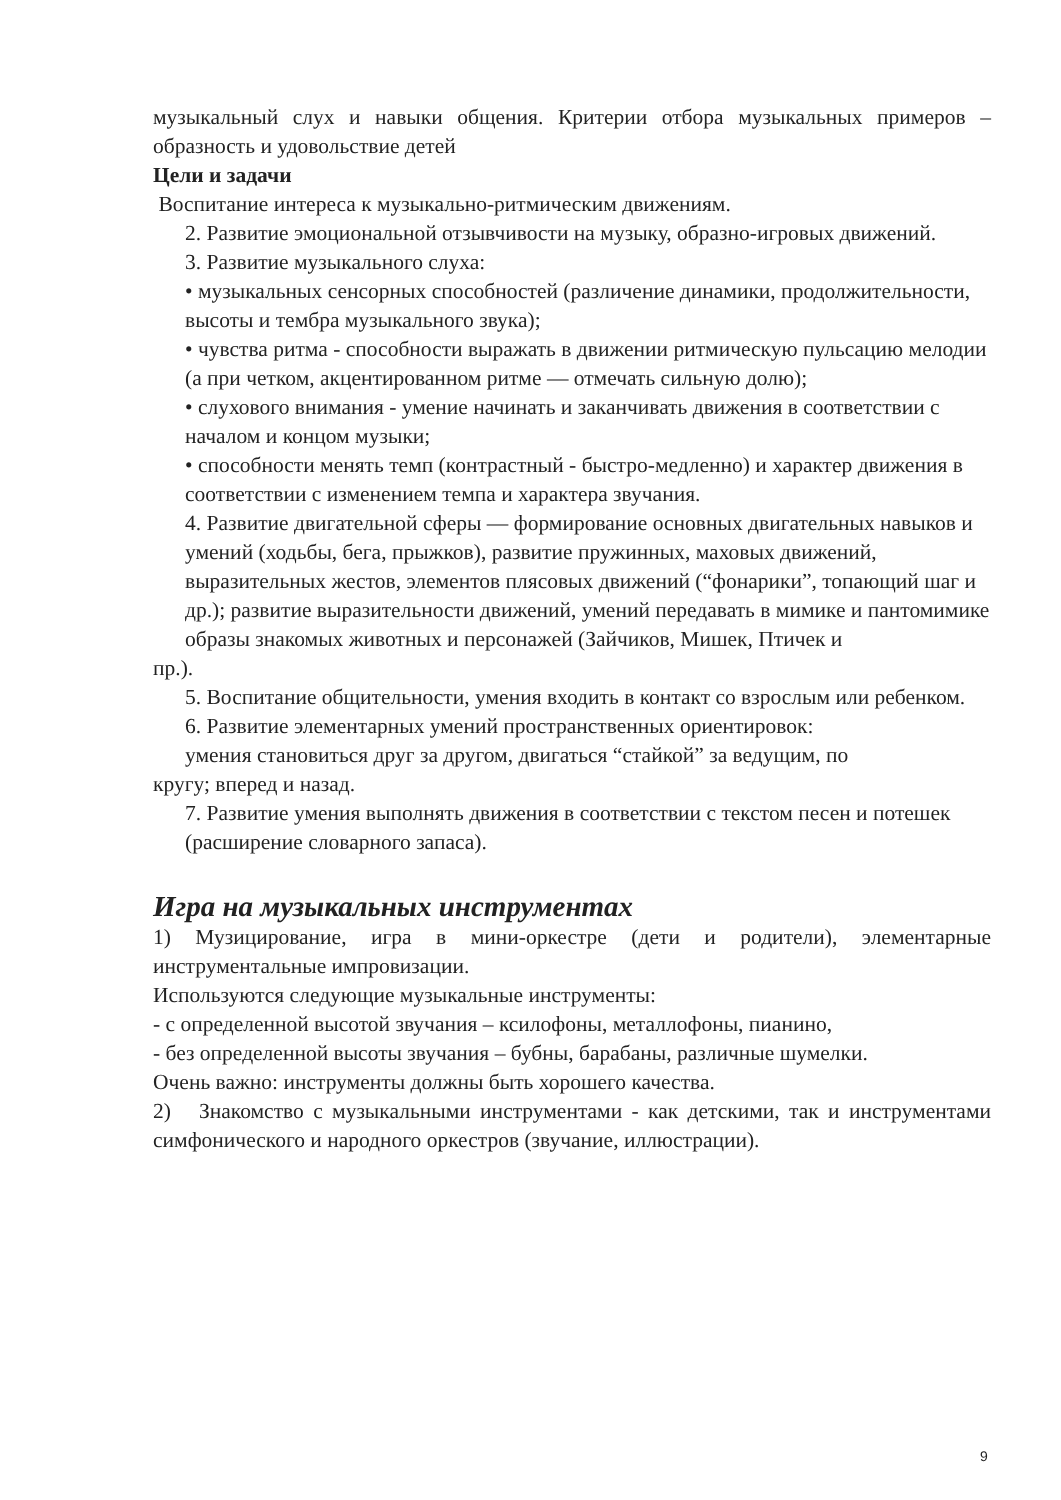музыкальный слух и навыки общения. Критерии отбора музыкальных примеров – образность и удовольствие детей
Цели и задачи
Воспитание интереса к музыкально-ритмическим движениям.
2. Развитие эмоциональной отзывчивости на музыку, образно-игровых движений.
3. Развитие музыкального слуха:
• музыкальных сенсорных способностей (различение динамики, продолжительности, высоты и тембра музыкального звука);
• чувства ритма - способности выражать в движении ритмическую пульсацию мелодии (а при четком, акцентированном ритме — отмечать сильную долю);
• слухового внимания - умение начинать и заканчивать движения в соответствии с началом и концом музыки;
• способности менять темп (контрастный - быстро-медленно) и характер движения в соответствии с изменением темпа и характера звучания.
4. Развитие двигательной сферы — формирование основных двигательных навыков и умений (ходьбы, бега, прыжков), развитие пружинных, маховых движений, выразительных жестов, элементов плясовых движений (“фонарики”, топающий шаг и др.); развитие выразительности движений, умений передавать в мимике и пантомимике образы знакомых животных и персонажей (Зайчиков, Мишек, Птичек и
пр.).
5. Воспитание общительности, умения входить в контакт со взрослым или ребенком.
6. Развитие элементарных умений пространственных ориентировок:
умения становиться друг за другом, двигаться “стайкой” за ведущим, по
кругу; вперед и назад.
7. Развитие умения выполнять движения в соответствии с текстом песен и потешек (расширение словарного запаса).
Игра на музыкальных инструментах
1) Музицирование, игра в мини-оркестре (дети и родители), элементарные инструментальные импровизации.
Используются следующие музыкальные инструменты:
- с определенной высотой звучания – ксилофоны, металлофоны, пианино,
- без определенной высоты звучания – бубны, барабаны, различные шумелки.
Очень важно: инструменты должны быть хорошего качества.
2) Знакомство с музыкальными инструментами - как детскими, так и инструментами симфонического и народного оркестров (звучание, иллюстрации).
9